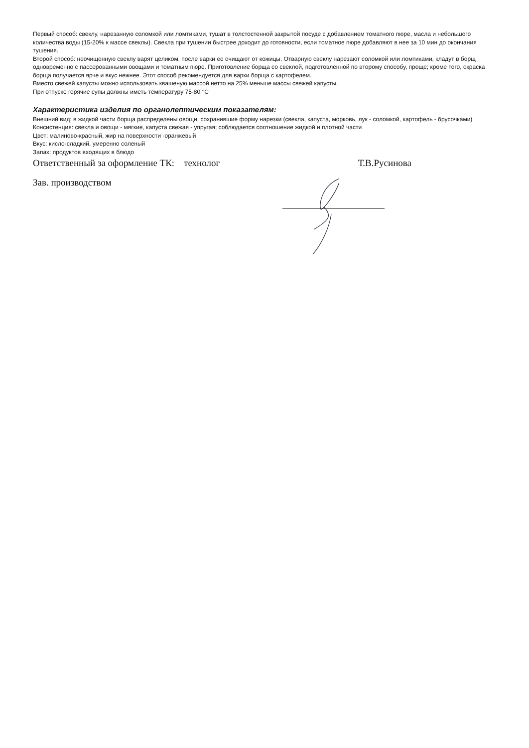Первый способ: свеклу, нарезанную соломкой или ломтиками, тушат в толстостенной закрытой посуде с добавлением томатного пюре, масла и небольшого количества воды (15-20% к массе свеклы). Свекла при тушении быстрее доходит до готовности, если томатное пюре добавляют в нее за 10 мин до окончания тушения.
Второй способ: неочищенную свеклу варят целиком, после варки ее очищают от кожицы. Отварную свеклу нарезают соломкой или ломтиками, кладут в борщ одновременно с пассерованными овощами и томатным пюре. Приготовление борща со свеклой, подготовленной по второму способу, проще; кроме того, окраска борща получается ярче и вкус нежнее. Этот способ рекомендуется для варки борща с картофелем.
Вместо свежей капусты можно использовать квашеную массой нетто на 25% меньше массы свежей капусты.
При отпуске горячие супы должны иметь температуру 75-80 °С
Характеристика изделия по органолептическим показателям:
Внешний вид: в жидкой части борща распределены овощи, сохранившие форму нарезки (свекла, капуста, морковь, лук - соломкой, картофель - брусочками)
Консистенция: свекла и овощи - мягкие, капуста свежая - упругая; соблюдается соотношение жидкой и плотной части
Цвет: малиново-красный, жир на поверхности -оранжевый
Вкус: кисло-сладкий, умеренно соленый
Запах: продуктов входящих в блюдо
Ответственный за оформление ТК: технолог Т.В.Русинова
Зав. производством